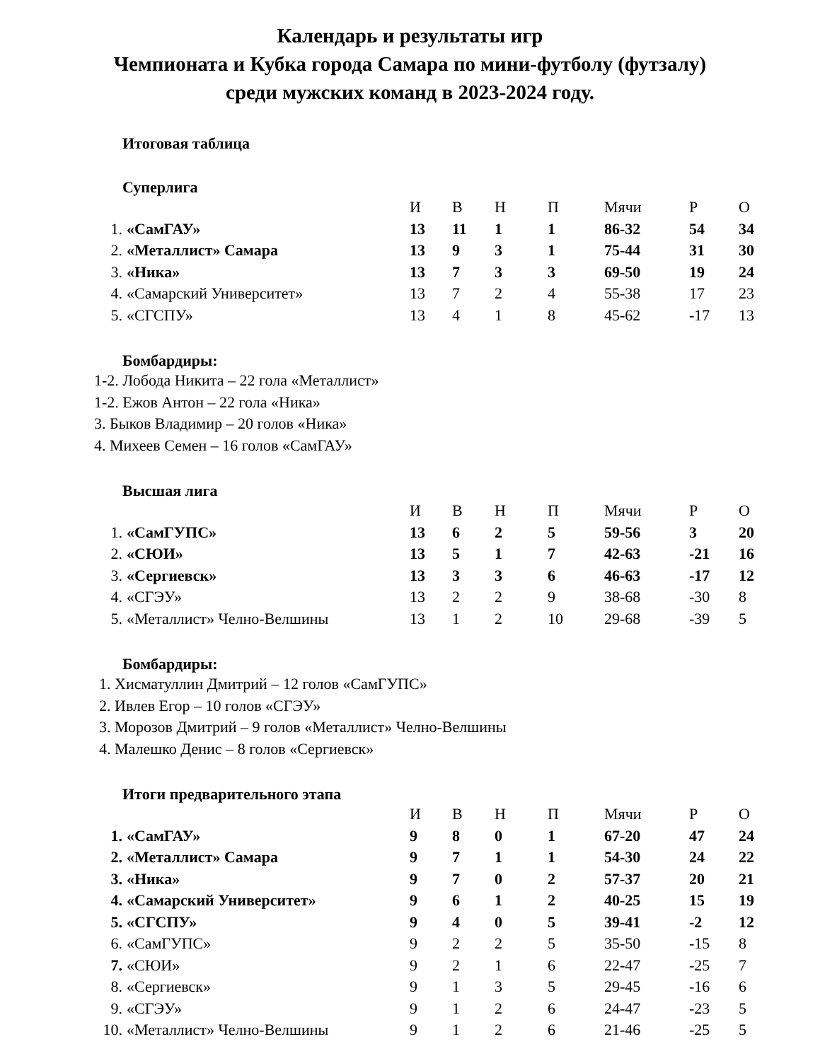Календарь и результаты игр
Чемпионата и Кубка города Самара по мини-футболу (футзалу)
среди мужских команд в 2023-2024 году.
Итоговая таблица
Суперлига
| | | И | В | Н | П | Мячи | Р | О |
| --- | --- | --- | --- | --- | --- | --- | --- | --- |
| 1. | «СамГАУ» | 13 | 11 | 1 | 1 | 86-32 | 54 | 34 |
| 2. | «Металлист» Самара | 13 | 9 | 3 | 1 | 75-44 | 31 | 30 |
| 3. | «Ника» | 13 | 7 | 3 | 3 | 69-50 | 19 | 24 |
| 4. | «Самарский Университет» | 13 | 7 | 2 | 4 | 55-38 | 17 | 23 |
| 5. | «СГСПУ» | 13 | 4 | 1 | 8 | 45-62 | -17 | 13 |
Бомбардиры:
1-2. Лобода Никита – 22 гола «Металлист»
1-2. Ежов Антон – 22 гола «Ника»
3. Быков Владимир – 20 голов «Ника»
4. Михеев Семен – 16 голов «СамГАУ»
Высшая лига
| | | И | В | Н | П | Мячи | Р | О |
| --- | --- | --- | --- | --- | --- | --- | --- | --- |
| 1. | «СамГУПС» | 13 | 6 | 2 | 5 | 59-56 | 3 | 20 |
| 2. | «СЮИ» | 13 | 5 | 1 | 7 | 42-63 | -21 | 16 |
| 3. | «Сергиевск» | 13 | 3 | 3 | 6 | 46-63 | -17 | 12 |
| 4. | «СГЭУ» | 13 | 2 | 2 | 9 | 38-68 | -30 | 8 |
| 5. | «Металлист» Челно-Велшины | 13 | 1 | 2 | 10 | 29-68 | -39 | 5 |
Бомбардиры:
1. Хисматуллин Дмитрий – 12 голов «СамГУПС»
2. Ивлев Егор – 10 голов «СГЭУ»
3. Морозов Дмитрий – 9 голов «Металлист» Челно-Велшины
4. Малешко Денис – 8 голов «Сергиевск»
Итоги предварительного этапа
| | | И | В | Н | П | Мячи | Р | О |
| --- | --- | --- | --- | --- | --- | --- | --- | --- |
| 1. | «СамГАУ» | 9 | 8 | 0 | 1 | 67-20 | 47 | 24 |
| 2. | «Металлист» Самара | 9 | 7 | 1 | 1 | 54-30 | 24 | 22 |
| 3. | «Ника» | 9 | 7 | 0 | 2 | 57-37 | 20 | 21 |
| 4. | «Самарский Университет» | 9 | 6 | 1 | 2 | 40-25 | 15 | 19 |
| 5. | «СГСПУ» | 9 | 4 | 0 | 5 | 39-41 | -2 | 12 |
| 6. | «СамГУПС» | 9 | 2 | 2 | 5 | 35-50 | -15 | 8 |
| 7. | «СЮИ» | 9 | 2 | 1 | 6 | 22-47 | -25 | 7 |
| 8. | «Сергиевск» | 9 | 1 | 3 | 5 | 29-45 | -16 | 6 |
| 9. | «СГЭУ» | 9 | 1 | 2 | 6 | 24-47 | -23 | 5 |
| 10. | «Металлист» Челно-Велшины | 9 | 1 | 2 | 6 | 21-46 | -25 | 5 |